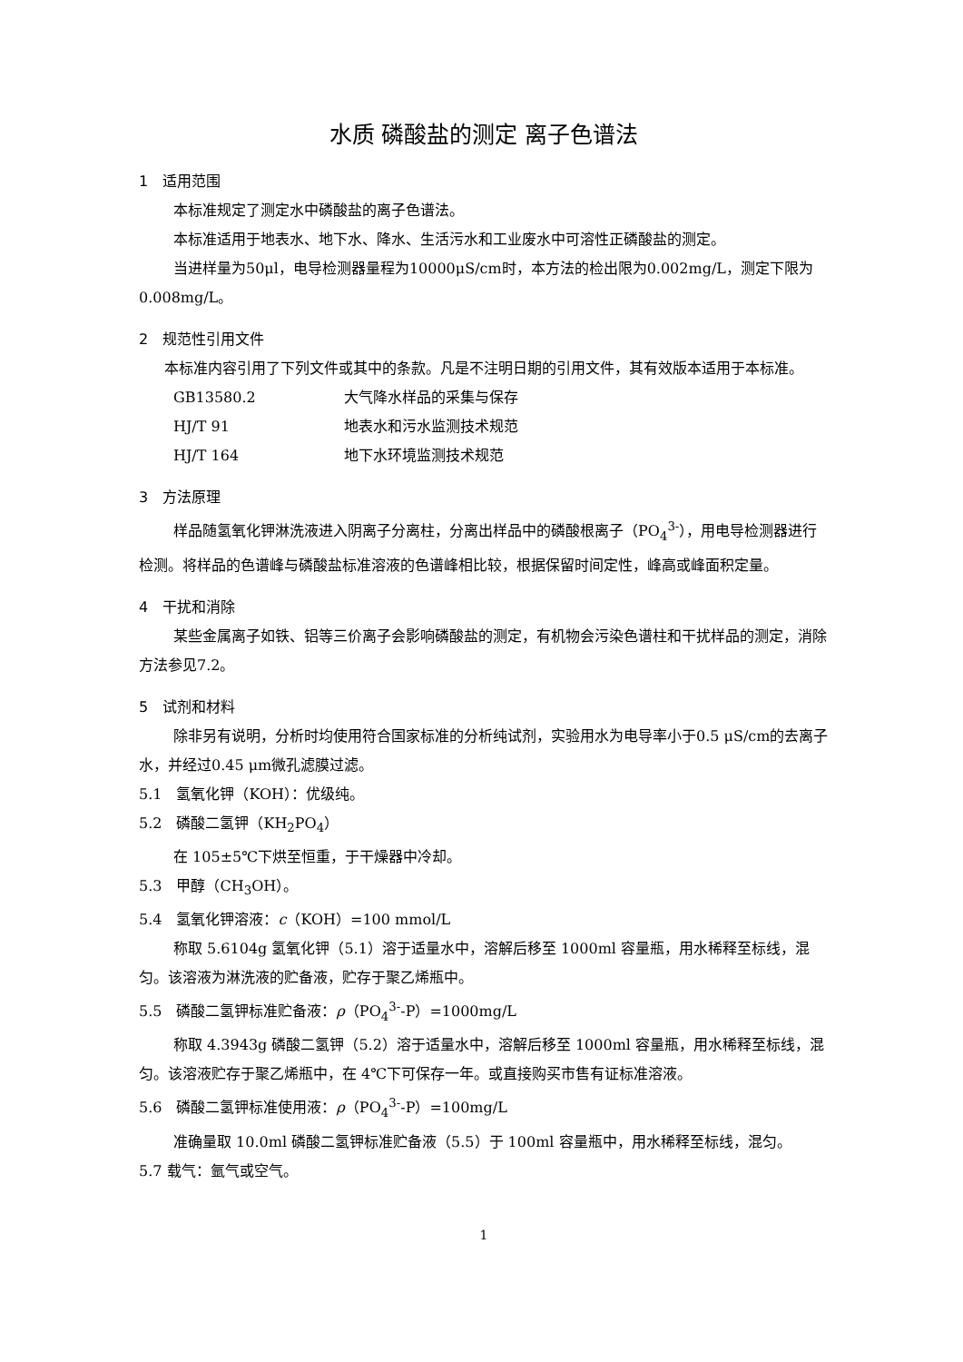水质 磷酸盐的测定 离子色谱法
1　适用范围
本标准规定了测定水中磷酸盐的离子色谱法。
本标准适用于地表水、地下水、降水、生活污水和工业废水中可溶性正磷酸盐的测定。
当进样量为50μl，电导检测器量程为10000μS/cm时，本方法的检出限为0.002mg/L，测定下限为0.008mg/L。
2　规范性引用文件
本标准内容引用了下列文件或其中的条款。凡是不注明日期的引用文件，其有效版本适用于本标准。
GB13580.2 大气降水样品的采集与保存
HJ/T 91 地表水和污水监测技术规范
HJ/T 164 地下水环境监测技术规范
3　方法原理
样品随氢氧化钾淋洗液进入阴离子分离柱，分离出样品中的磷酸根离子（PO<sub>4</sub><sup>3-</sup>），用电导检测器进行检测。将样品的色谱峰与磷酸盐标准溶液的色谱峰相比较，根据保留时间定性，峰高或峰面积定量。
4　干扰和消除
某些金属离子如铁、铝等三价离子会影响磷酸盐的测定，有机物会污染色谱柱和干扰样品的测定，消除方法参见7.2。
5　试剂和材料
除非另有说明，分析时均使用符合国家标准的分析纯试剂，实验用水为电导率小于0.5 μS/cm的去离子水，并经过0.45 μm微孔滤膜过滤。
5.1　氢氧化钾（KOH）：优级纯。
5.2　磷酸二氢钾（KH<sub>2</sub>PO<sub>4</sub>）
在 105±5℃下烘至恒重，于干燥器中冷却。
5.3　甲醇（CH<sub>3</sub>OH）。
5.4　氢氧化钾溶液：c（KOH）=100 mmol/L
称取 5.6104g 氢氧化钾（5.1）溶于适量水中，溶解后移至 1000ml 容量瓶，用水稀释至标线，混匀。该溶液为淋洗液的贮备液，贮存于聚乙烯瓶中。
5.5　磷酸二氢钾标准贮备液：ρ（PO<sub>4</sub><sup>3-</sup>-P）=1000mg/L
称取 4.3943g 磷酸二氢钾（5.2）溶于适量水中，溶解后移至 1000ml 容量瓶，用水稀释至标线，混匀。该溶液贮存于聚乙烯瓶中，在 4℃下可保存一年。或直接购买市售有证标准溶液。
5.6　磷酸二氢钾标准使用液：ρ（PO<sub>4</sub><sup>3-</sup>-P）=100mg/L
准确量取 10.0ml 磷酸二氢钾标准贮备液（5.5）于 100ml 容量瓶中，用水稀释至标线，混匀。
5.7 载气：氩气或空气。
1